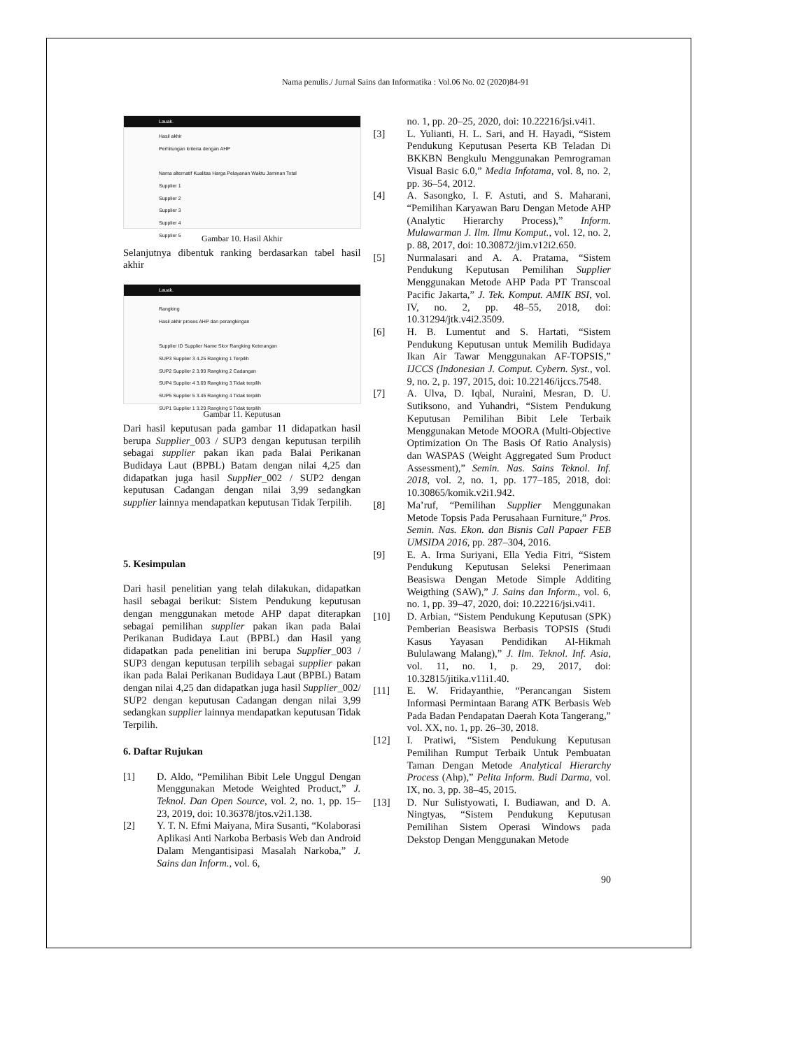Nama penulis./ Jurnal Sains dan Informatika : Vol.06 No. 02 (2020)84-91
Lauak.
Hasil akhir
Perhitungan kriteria dengan AHP
Nama alternatif Kualitas Harga Pelayanan Waktu Jaminan Total
Supplier 1
Supplier 2
Supplier 3
Supplier 4
Supplier 5
Gambar 10. Hasil Akhir
Selanjutnya dibentuk ranking berdasarkan tabel hasil akhir
Lauak.
Rangking
Hasil akhir proses AHP dan perangkingan
Supplier ID Supplier Name Skor Rangking Keterangan
SUP3 Supplier 3 4.25 Rangking 1 Terpilih
SUP2 Supplier 2 3.99 Rangking 2 Cadangan
SUP4 Supplier 4 3.69 Rangking 3 Tidak terpilih
SUP5 Supplier 5 3.45 Rangking 4 Tidak terpilih
SUP1 Supplier 1 3.29 Rangking 5 Tidak terpilih
Gambar 11. Keputusan
Dari hasil keputusan pada gambar 11 didapatkan hasil berupa Supplier_003 / SUP3 dengan keputusan terpilih sebagai supplier pakan ikan pada Balai Perikanan Budidaya Laut (BPBL) Batam dengan nilai 4,25 dan didapatkan juga hasil Supplier_002 / SUP2 dengan keputusan Cadangan dengan nilai 3,99 sedangkan supplier lainnya mendapatkan keputusan Tidak Terpilih.
5. Kesimpulan
Dari hasil penelitian yang telah dilakukan, didapatkan hasil sebagai berikut: Sistem Pendukung keputusan dengan menggunakan metode AHP dapat diterapkan sebagai pemilihan supplier pakan ikan pada Balai Perikanan Budidaya Laut (BPBL) dan Hasil yang didapatkan pada penelitian ini berupa Supplier_003 / SUP3 dengan keputusan terpilih sebagai supplier pakan ikan pada Balai Perikanan Budidaya Laut (BPBL) Batam dengan nilai 4,25 dan didapatkan juga hasil Supplier_002/ SUP2 dengan keputusan Cadangan dengan nilai 3,99 sedangkan supplier lainnya mendapatkan keputusan Tidak Terpilih.
6. Daftar Rujukan
[1] D. Aldo, “Pemilihan Bibit Lele Unggul Dengan Menggunakan Metode Weighted Product,” J. Teknol. Dan Open Source, vol. 2, no. 1, pp. 15–23, 2019, doi: 10.36378/jtos.v2i1.138.
[2] Y. T. N. Efmi Maiyana, Mira Susanti, “Kolaborasi Aplikasi Anti Narkoba Berbasis Web dan Android Dalam Mengantisipasi Masalah Narkoba,” J. Sains dan Inform., vol. 6,
no. 1, pp. 20–25, 2020, doi: 10.22216/jsi.v4i1.
[3] L. Yulianti, H. L. Sari, and H. Hayadi, “Sistem Pendukung Keputusan Peserta KB Teladan Di BKKBN Bengkulu Menggunakan Pemrograman Visual Basic 6.0,” Media Infotama, vol. 8, no. 2, pp. 36–54, 2012.
[4] A. Sasongko, I. F. Astuti, and S. Maharani, “Pemilihan Karyawan Baru Dengan Metode AHP (Analytic Hierarchy Process),” Inform. Mulawarman J. Ilm. Ilmu Komput., vol. 12, no. 2, p. 88, 2017, doi: 10.30872/jim.v12i2.650.
[5] Nurmalasari and A. A. Pratama, “Sistem Pendukung Keputusan Pemilihan Supplier Menggunakan Metode AHP Pada PT Transcoal Pacific Jakarta,” J. Tek. Komput. AMIK BSI, vol. IV, no. 2, pp. 48–55, 2018, doi: 10.31294/jtk.v4i2.3509.
[6] H. B. Lumentut and S. Hartati, “Sistem Pendukung Keputusan untuk Memilih Budidaya Ikan Air Tawar Menggunakan AF-TOPSIS,” IJCCS (Indonesian J. Comput. Cybern. Syst., vol. 9, no. 2, p. 197, 2015, doi: 10.22146/ijccs.7548.
[7] A. Ulva, D. Iqbal, Nuraini, Mesran, D. U. Sutiksono, and Yuhandri, “Sistem Pendukung Keputusan Pemilihan Bibit Lele Terbaik Menggunakan Metode MOORA (Multi-Objective Optimization On The Basis Of Ratio Analysis) dan WASPAS (Weight Aggregated Sum Product Assessment),” Semin. Nas. Sains Teknol. Inf. 2018, vol. 2, no. 1, pp. 177–185, 2018, doi: 10.30865/komik.v2i1.942.
[8] Ma’ruf, “Pemilihan Supplier Menggunakan Metode Topsis Pada Perusahaan Furniture,” Pros. Semin. Nas. Ekon. dan Bisnis Call Papaer FEB UMSIDA 2016, pp. 287–304, 2016.
[9] E. A. Irma Suriyani, Ella Yedia Fitri, “Sistem Pendukung Keputusan Seleksi Penerimaan Beasiswa Dengan Metode Simple Additing Weigthing (SAW),” J. Sains dan Inform., vol. 6, no. 1, pp. 39–47, 2020, doi: 10.22216/jsi.v4i1.
[10] D. Arbian, “Sistem Pendukung Keputusan (SPK) Pemberian Beasiswa Berbasis TOPSIS (Studi Kasus Yayasan Pendidikan Al-Hikmah Bululawang Malang),” J. Ilm. Teknol. Inf. Asia, vol. 11, no. 1, p. 29, 2017, doi: 10.32815/jitika.v11i1.40.
[11] E. W. Fridayanthie, “Perancangan Sistem Informasi Permintaan Barang ATK Berbasis Web Pada Badan Pendapatan Daerah Kota Tangerang,” vol. XX, no. 1, pp. 26–30, 2018.
[12] I. Pratiwi, “Sistem Pendukung Keputusan Pemilihan Rumput Terbaik Untuk Pembuatan Taman Dengan Metode Analytical Hierarchy Process (Ahp),” Pelita Inform. Budi Darma, vol. IX, no. 3, pp. 38–45, 2015.
[13] D. Nur Sulistyowati, I. Budiawan, and D. A. Ningtyas, “Sistem Pendukung Keputusan Pemilihan Sistem Operasi Windows pada Dekstop Dengan Menggunakan Metode
90